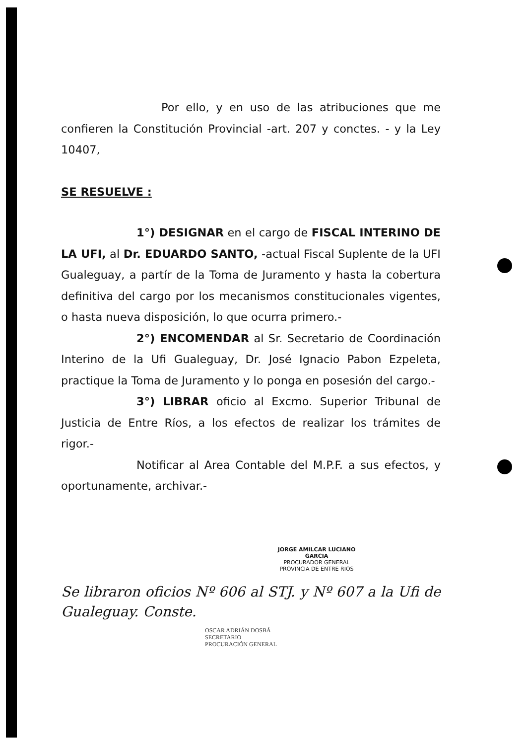Por ello, y en uso de las atribuciones que me confieren la Constitución Provincial -art. 207 y conctes. - y la Ley 10407,
SE RESUELVE :
1°) DESIGNAR en el cargo de FISCAL INTERINO DE LA UFI, al Dr. EDUARDO SANTO, -actual Fiscal Suplente de la UFI Gualeguay, a partír de la Toma de Juramento y hasta la cobertura definitiva del cargo por los mecanismos constitucionales vigentes, o hasta nueva disposición, lo que ocurra primero.-
2°) ENCOMENDAR al Sr. Secretario de Coordinación Interino de la Ufi Gualeguay, Dr. José Ignacio Pabon Ezpeleta, practique la Toma de Juramento y lo ponga en posesión del cargo.-
3°) LIBRAR oficio al Excmo. Superior Tribunal de Justicia de Entre Ríos, a los efectos de realizar los trámites de rigor.-
Notificar al Area Contable del M.P.F. a sus efectos, y oportunamente, archivar.-
JORGE AMILCAR LUCIANO GARCIA
PROCURADOR GENERAL
PROVINCIA DE ENTRE RIOS
Se libraron oficios Nº 606 al STJ. y Nº 607 a la Ufi de Gualeguay. Conste.
OSCAR ADRIÁN DOSBÁ
SECRETARIO
PROCURACIÓN GENERAL